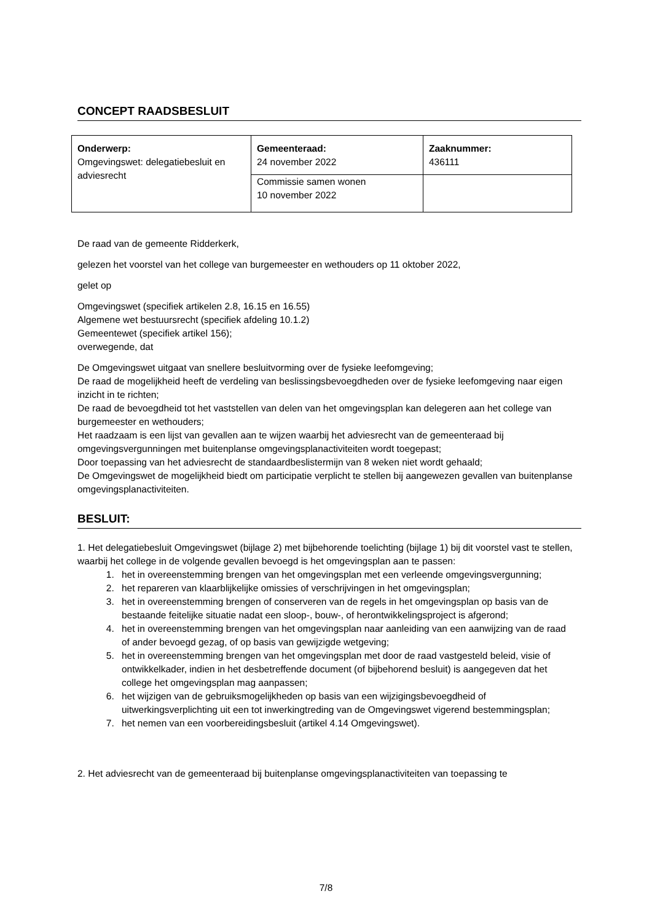CONCEPT RAADSBESLUIT
| Onderwerp: Omgevingswet: delegatiebesluit en adviesrecht | Gemeenteraad: 24 november 2022 | Zaaknummer: 436111 |
| | Commissie samen wonen 10 november 2022 | |
De raad van de gemeente Ridderkerk,
gelezen het voorstel van het college van burgemeester en wethouders op 11 oktober 2022,
gelet op
Omgevingswet (specifiek artikelen 2.8, 16.15 en 16.55)
Algemene wet bestuursrecht (specifiek afdeling 10.1.2)
Gemeentewet (specifiek artikel 156);
overwegende, dat
De Omgevingswet uitgaat van snellere besluitvorming over de fysieke leefomgeving;
De raad de mogelijkheid heeft de verdeling van beslissingsbevoegdheden over de fysieke leefomgeving naar eigen inzicht in te richten;
De raad de bevoegdheid tot het vaststellen van delen van het omgevingsplan kan delegeren aan het college van burgemeester en wethouders;
Het raadzaam is een lijst van gevallen aan te wijzen waarbij het adviesrecht van de gemeenteraad bij omgevingsvergunningen met buitenplanse omgevingsplanactiviteiten wordt toegepast;
Door toepassing van het adviesrecht de standaardbeslistermijn van 8 weken niet wordt gehaald;
De Omgevingswet de mogelijkheid biedt om participatie verplicht te stellen bij aangewezen gevallen van buitenplanse omgevingsplanactiviteiten.
BESLUIT:
1. Het delegatiebesluit Omgevingswet (bijlage 2) met bijbehorende toelichting (bijlage 1) bij dit voorstel vast te stellen, waarbij het college in de volgende gevallen bevoegd is het omgevingsplan aan te passen:
1. het in overeenstemming brengen van het omgevingsplan met een verleende omgevingsvergunning;
2. het repareren van klaarblijkelijke omissies of verschrijvingen in het omgevingsplan;
3. het in overeenstemming brengen of conserveren van de regels in het omgevingsplan op basis van de bestaande feitelijke situatie nadat een sloop-, bouw-, of herontwikkelingsproject is afgerond;
4. het in overeenstemming brengen van het omgevingsplan naar aanleiding van een aanwijzing van de raad of ander bevoegd gezag, of op basis van gewijzigde wetgeving;
5. het in overeenstemming brengen van het omgevingsplan met door de raad vastgesteld beleid, visie of ontwikkelkader, indien in het desbetreffende document (of bijbehorend besluit) is aangegeven dat het college het omgevingsplan mag aanpassen;
6. het wijzigen van de gebruiksmogelijkheden op basis van een wijzigingsbevoegdheid of uitwerkingsverplichting uit een tot inwerkingtreding van de Omgevingswet vigerend bestemmingsplan;
7. het nemen van een voorbereidingsbesluit (artikel 4.14 Omgevingswet).
2. Het adviesrecht van de gemeenteraad bij buitenplanse omgevingsplanactiviteiten van toepassing te
7/8